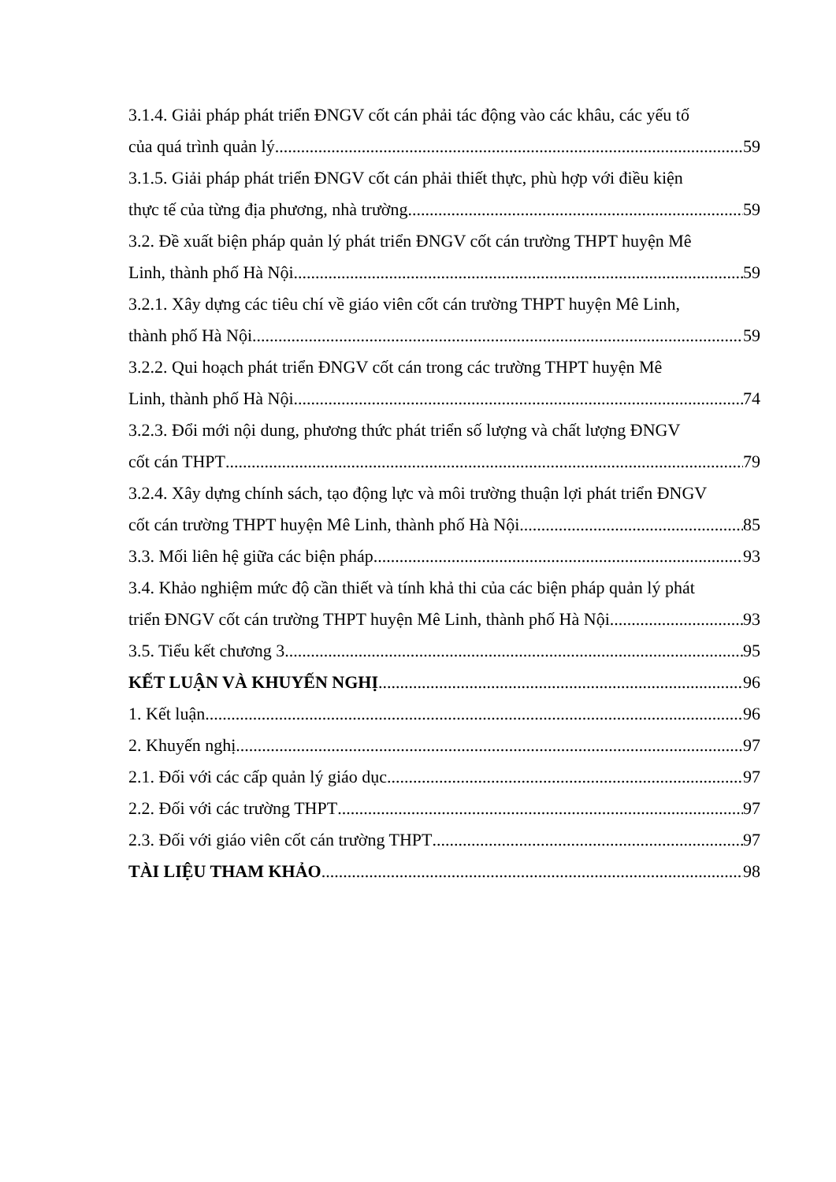3.1.4. Giải pháp phát triển ĐNGV cốt cán phải tác động vào các khâu, các yếu tố
của quá trình quản lý 59
3.1.5. Giải pháp phát triển ĐNGV cốt cán phải thiết thực, phù hợp với điều kiện
thực tế của từng địa phương, nhà trường 59
3.2. Đề xuất biện pháp quản lý phát triển ĐNGV cốt cán trường THPT huyện Mê
Linh, thành phố Hà Nội 59
3.2.1. Xây dựng các tiêu chí về giáo viên cốt cán trường THPT huyện Mê Linh,
thành phố Hà Nội 59
3.2.2. Qui hoạch phát triển ĐNGV cốt cán trong các trường THPT huyện Mê
Linh, thành phố Hà Nội 74
3.2.3. Đổi mới nội dung, phương thức phát triển số lượng và chất lượng ĐNGV
cốt cán THPT 79
3.2.4. Xây dựng chính sách, tạo động lực và môi trường thuận lợi phát triển ĐNGV
cốt cán trường THPT huyện Mê Linh, thành phố Hà Nội 85
3.3. Mối liên hệ giữa các biện pháp 93
3.4. Khảo nghiệm mức độ cần thiết và tính khả thi của các biện pháp quản lý phát
triển ĐNGV cốt cán trường THPT huyện Mê Linh, thành phố Hà Nội 93
3.5. Tiểu kết chương 3 95
KẾT LUẬN VÀ KHUYẾN NGHỊ 96
1. Kết luận 96
2. Khuyến nghị 97
2.1. Đối với các cấp quản lý giáo dục 97
2.2. Đối với các trường THPT 97
2.3. Đối với giáo viên cốt cán trường THPT 97
TÀI LIỆU THAM KHẢO 98